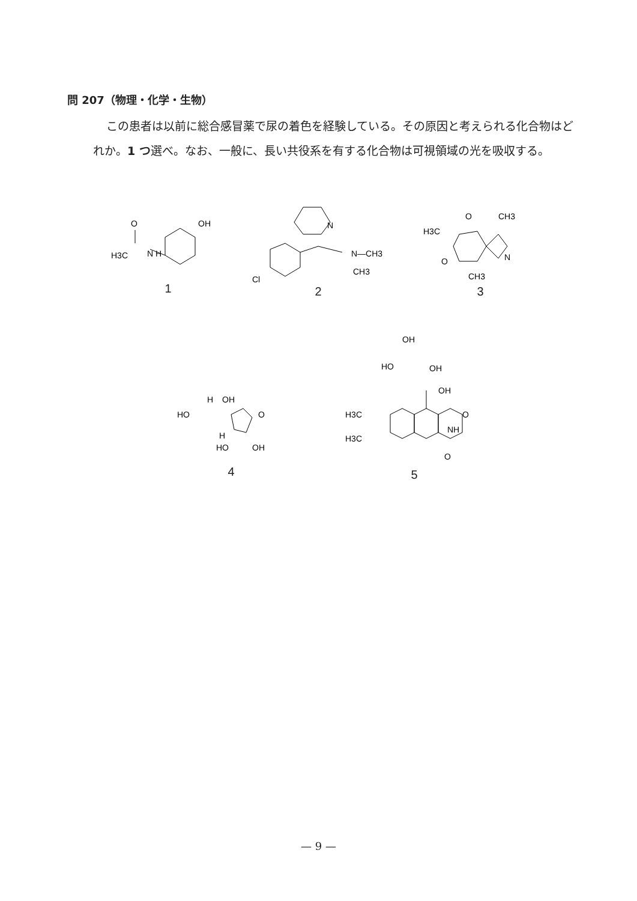問 207（物理・化学・生物）
この患者は以前に総合感冒薬で尿の着色を経験している。その原因と考えられる化合物はどれか。1 つ選べ。なお、一般に、長い共役系を有する化合物は可視領域の光を吸収する。
H3C
N H
O
OH
1
N
Cl
N—CH3
CH3
2
O
CH3
H3C
O
N
CH3
3
HO
H
OH
O
H
HO
OH
4
OH
HO
OH
OH
H3C
H3C
O
NH
O
5
— 9 —